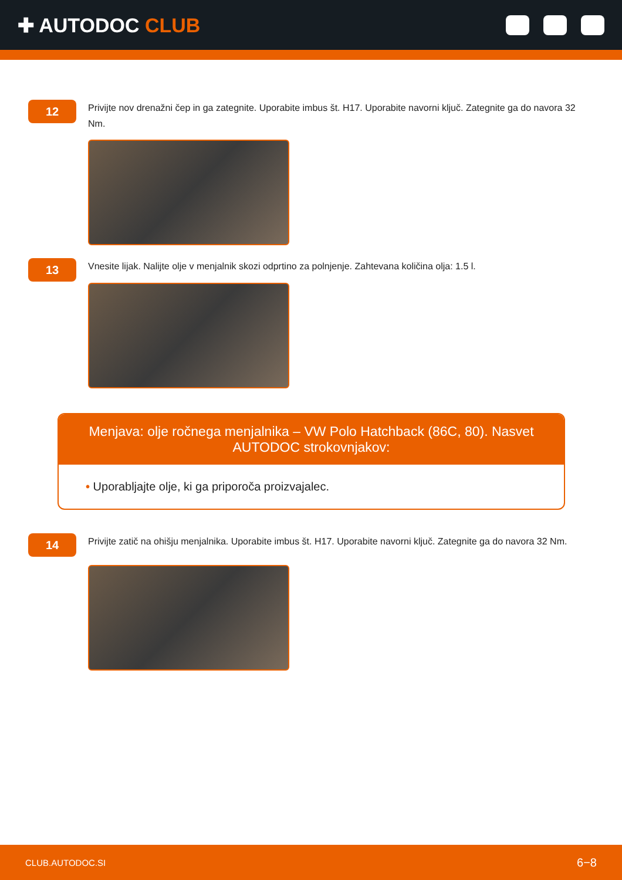✚ AUTODOC CLUB
12
Privijte nov drenažni čep in ga zategnite. Uporabite imbus št. H17. Uporabite navorni ključ. Zategnite ga do navora 32 Nm.
13
Vnesite lijak. Nalijte olje v menjalnik skozi odprtino za polnjenje. Zahtevana količina olja: 1.5 l.
Menjava: olje ročnega menjalnika – VW Polo Hatchback (86C, 80). Nasvet AUTODOC strokovnjakov:
• Uporabljajte olje, ki ga priporoča proizvajalec.
14
Privijte zatič na ohišju menjalnika. Uporabite imbus št. H17. Uporabite navorni ključ. Zategnite ga do navora 32 Nm.
CLUB.AUTODOC.SI 6−8